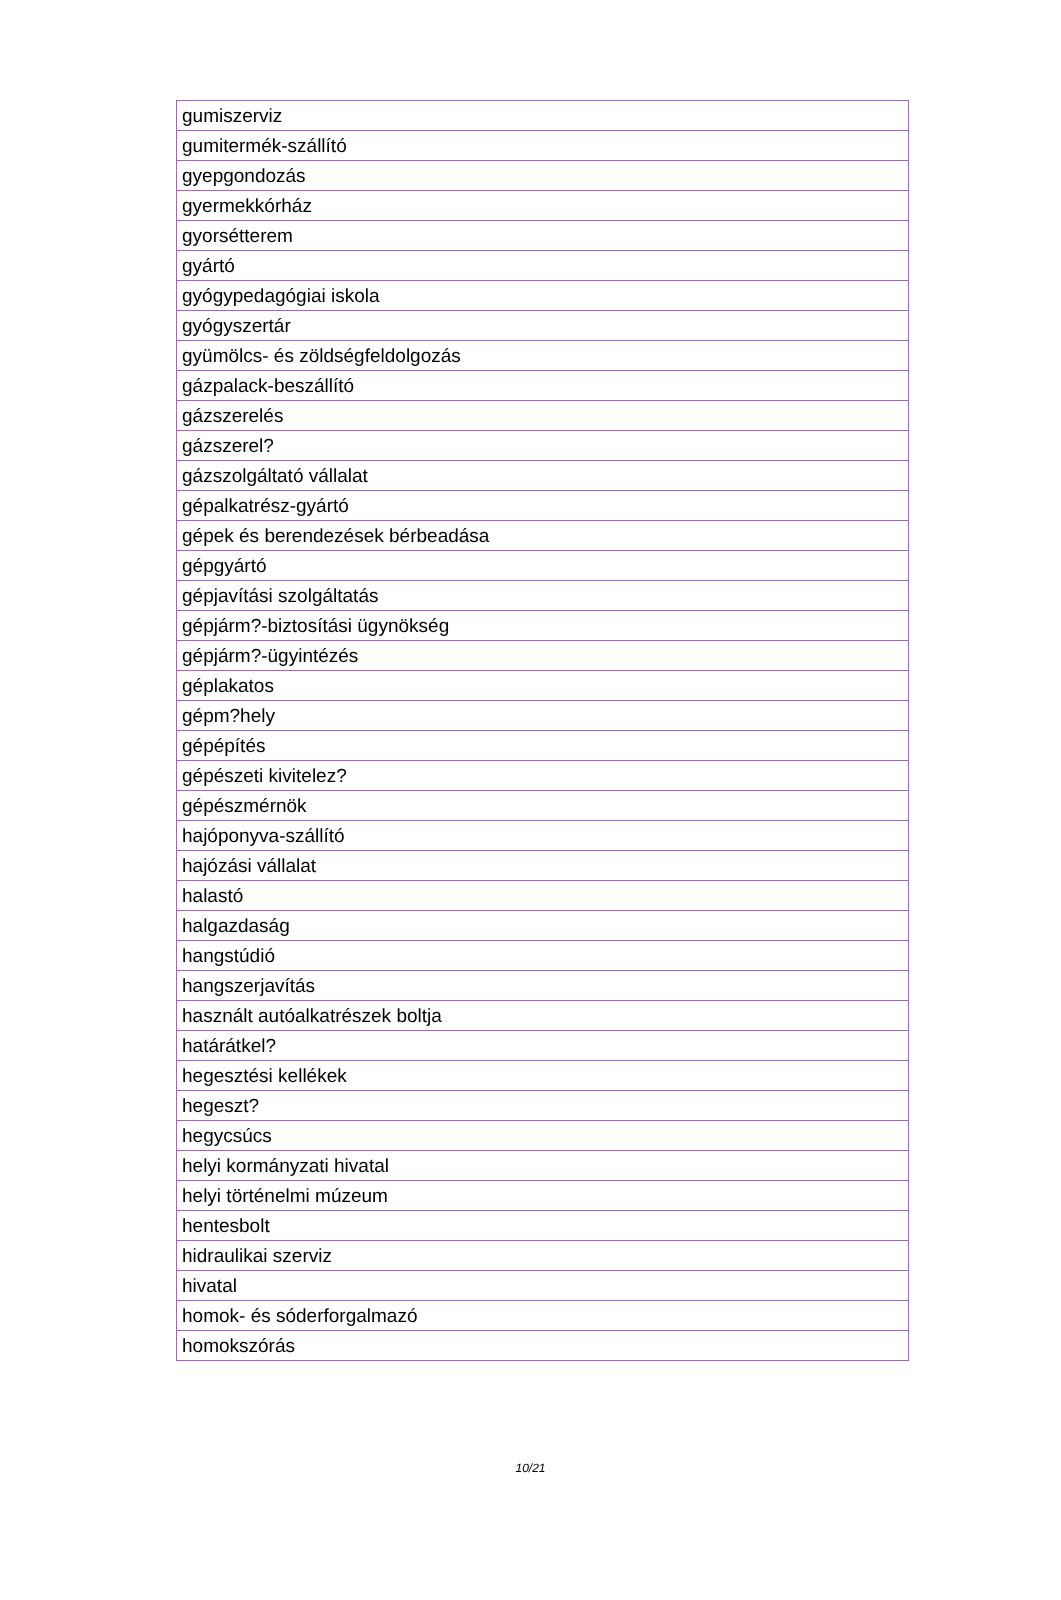| gumiszerviz |
| gumitermék-szállító |
| gyepgondozás |
| gyermekkórház |
| gyorsétterem |
| gyártó |
| gyógypedagógiai iskola |
| gyógyszertár |
| gyümölcs- és zöldségfeldolgozás |
| gázpalack-beszállító |
| gázszerelés |
| gázszerel? |
| gázszolgáltató vállalat |
| gépalkatrész-gyártó |
| gépek és berendezések bérbeadása |
| gépgyártó |
| gépjavítási szolgáltatás |
| gépjárm?-biztosítási ügynökség |
| gépjárm?-ügyintézés |
| géplakatos |
| gépm?hely |
| gépépítés |
| gépészeti kivitelez? |
| gépészmérnök |
| hajóponyva-szállító |
| hajózási vállalat |
| halastó |
| halgazdaság |
| hangstúdió |
| hangszerjavítás |
| használt autóalkatrészek boltja |
| határátkel? |
| hegesztési kellékek |
| hegeszt? |
| hegycsúcs |
| helyi kormányzati hivatal |
| helyi történelmi múzeum |
| hentesbolt |
| hidraulikai szerviz |
| hivatal |
| homok- és sóderforgalmazó |
| homokszórás |
10/21